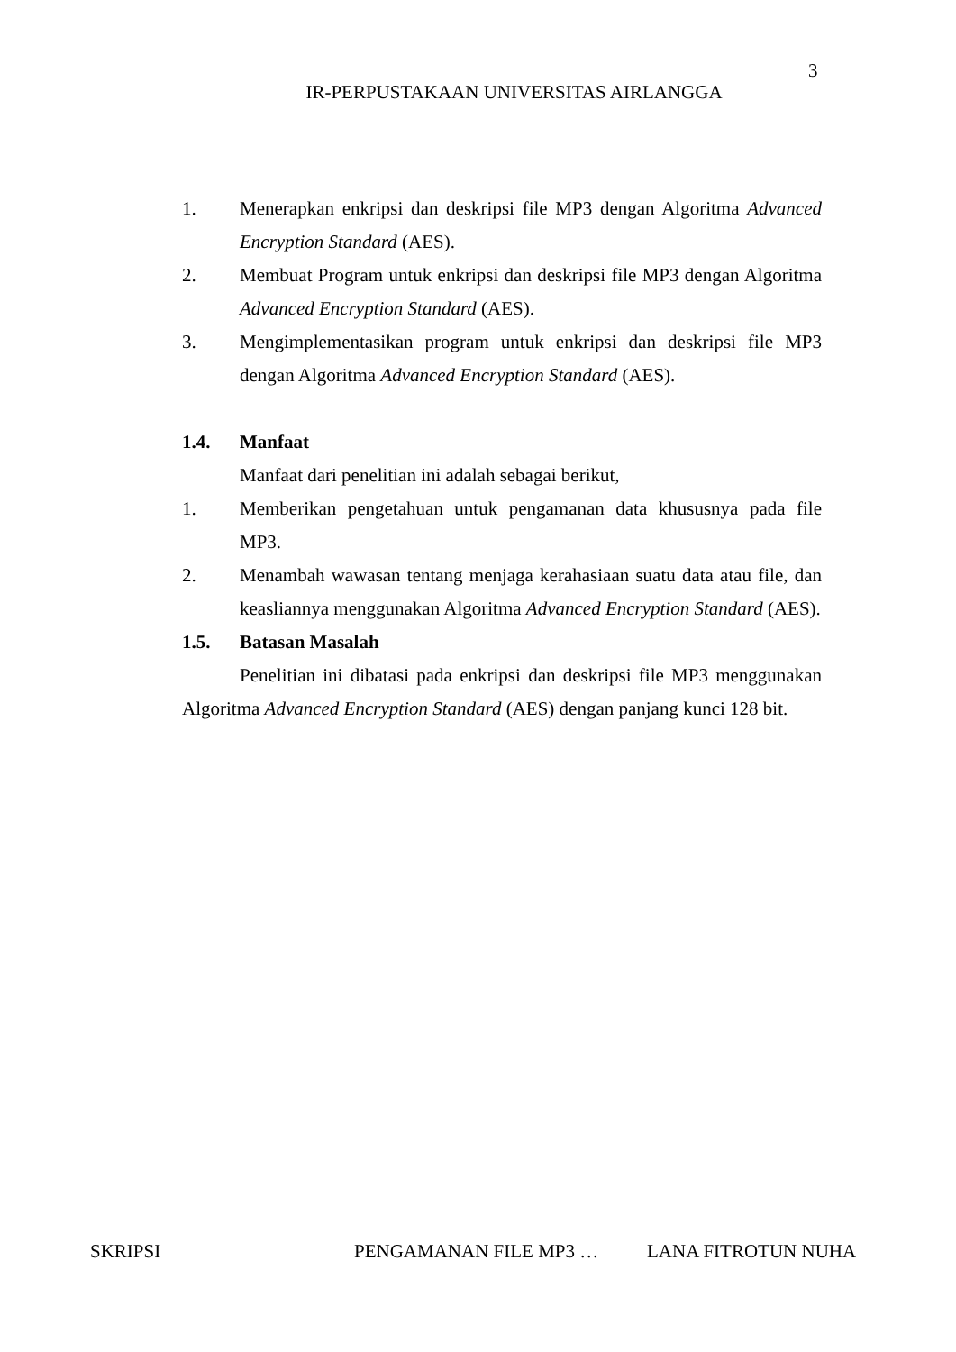3
IR-PERPUSTAKAAN UNIVERSITAS AIRLANGGA
1. Menerapkan enkripsi dan deskripsi file MP3 dengan Algoritma Advanced Encryption Standard (AES).
2. Membuat Program untuk enkripsi dan deskripsi file MP3 dengan Algoritma Advanced Encryption Standard (AES).
3. Mengimplementasikan program untuk enkripsi dan deskripsi file MP3 dengan Algoritma Advanced Encryption Standard (AES).
1.4. Manfaat
Manfaat dari penelitian ini adalah sebagai berikut,
1. Memberikan pengetahuan untuk pengamanan data khususnya pada file MP3.
2. Menambah wawasan tentang menjaga kerahasiaan suatu data atau file, dan keasliannya menggunakan Algoritma Advanced Encryption Standard (AES).
1.5. Batasan Masalah
Penelitian ini dibatasi pada enkripsi dan deskripsi file MP3 menggunakan Algoritma Advanced Encryption Standard (AES) dengan panjang kunci 128 bit.
SKRIPSI PENGAMANAN FILE MP3 … LANA FITROTUN NUHA